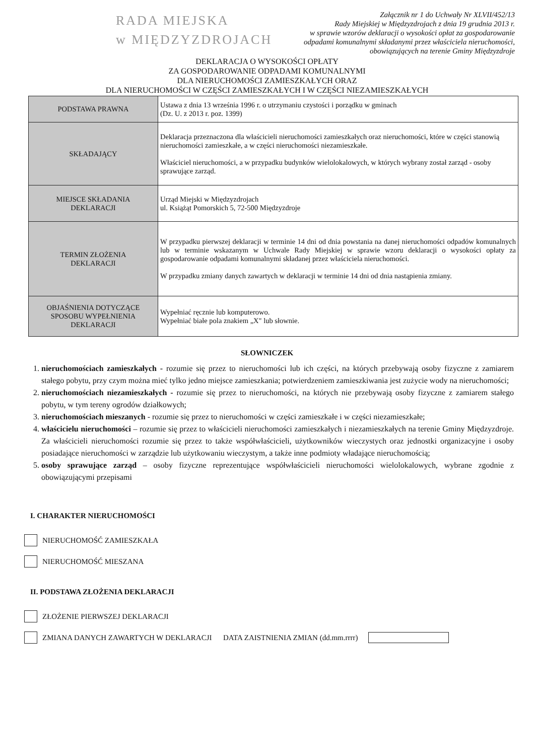RADA MIEJSKA
w MIĘDZYZDROJACH
Załącznik nr 1 do Uchwały Nr XLVII/452/13
Rady Miejskiej w Międzyzdrojach z dnia 19 grudnia 2013 r.
w sprawie wzorów deklaracji o wysokości opłat za gospodarowanie
odpadami komunalnymi składanymi przez właściciela nieruchomości,
obowiązujących na terenie Gminy Międzyzdroje
DEKLARACJA O WYSOKOŚCI OPŁATY
ZA GOSPODAROWANIE ODPADAMI KOMUNALNYMI
DLA NIERUCHOMOŚCI ZAMIESZKAŁYCH ORAZ
DLA NIERUCHOMOŚCI W CZĘŚCI ZAMIESZKAŁYCH I W CZĘŚCI NIEZAMIESZKAŁYCH
| PODSTAWA PRAWNA | Ustawa z dnia 13 września 1996 r. o utrzymaniu czystości i porządku w gminach (Dz. U. z 2013 r. poz. 1399) |
| SKŁADAJĄCY | Deklaracja przeznaczona dla właścicieli nieruchomości zamieszkałych oraz nieruchomości, które w części stanowią nieruchomości zamieszkałe, a w części nieruchomości niezamieszkałe. Właściciel nieruchomości, a w przypadku budynków wielolokalowych, w których wybrany został zarząd - osoby sprawujące zarząd. |
| MIEJSCE SKŁADANIA DEKLARACJI | Urząd Miejski w Międzyzdrojach ul. Książąt Pomorskich 5, 72-500 Międzyzdroje |
| TERMIN ZŁOŻENIA DEKLARACJI | W przypadku pierwszej deklaracji w terminie 14 dni od dnia powstania na danej nieruchomości odpadów komunalnych lub w terminie wskazanym w Uchwale Rady Miejskiej w sprawie wzoru deklaracji o wysokości opłaty za gospodarowanie odpadami komunalnymi składanej przez właściciela nieruchomości. W przypadku zmiany danych zawartych w deklaracji w terminie 14 dni od dnia nastąpienia zmiany. |
| OBJAŚNIENIA DOTYCZĄCE SPOSOBU WYPEŁNIENIA DEKLARACJI | Wypełniać ręcznie lub komputerowo. Wypełniać białe pola znakiem „X" lub słownie. |
SŁOWNICZEK
1. nieruchomościach zamieszkałych - rozumie się przez to nieruchomości lub ich części, na których przebywają osoby fizyczne z zamiarem stałego pobytu, przy czym można mieć tylko jedno miejsce zamieszkania; potwierdzeniem zamieszkiwania jest zużycie wody na nieruchomości;
2. nieruchomościach niezamieszkałych - rozumie się przez to nieruchomości, na których nie przebywają osoby fizyczne z zamiarem stałego pobytu, w tym tereny ogrodów działkowych;
3. nieruchomościach mieszanych - rozumie się przez to nieruchomości w części zamieszkałe i w części niezamieszkałe;
4. właścicielu nieruchomości – rozumie się przez to właścicieli nieruchomości zamieszkałych i niezamieszkałych na terenie Gminy Międzyzdroje. Za właścicieli nieruchomości rozumie się przez to także współwłaścicieli, użytkowników wieczystych oraz jednostki organizacyjne i osoby posiadające nieruchomości w zarządzie lub użytkowaniu wieczystym, a także inne podmioty władające nieruchomością;
5. osoby sprawujące zarząd – osoby fizyczne reprezentujące współwłaścicieli nieruchomości wielolokalowych, wybrane zgodnie z obowiązującymi przepisami
I. CHARAKTER NIERUCHOMOŚCI
NIERUCHOMOŚĆ ZAMIESZKAŁA
NIERUCHOMOŚĆ MIESZANA
II. PODSTAWA ZŁOŻENIA DEKLARACJI
ZŁOŻENIE PIERWSZEJ DEKLARACJI
ZMIANA DANYCH ZAWARTYCH W DEKLARACJI DATA ZAISTNIENIA ZMIAN (dd.mm.rrrr)